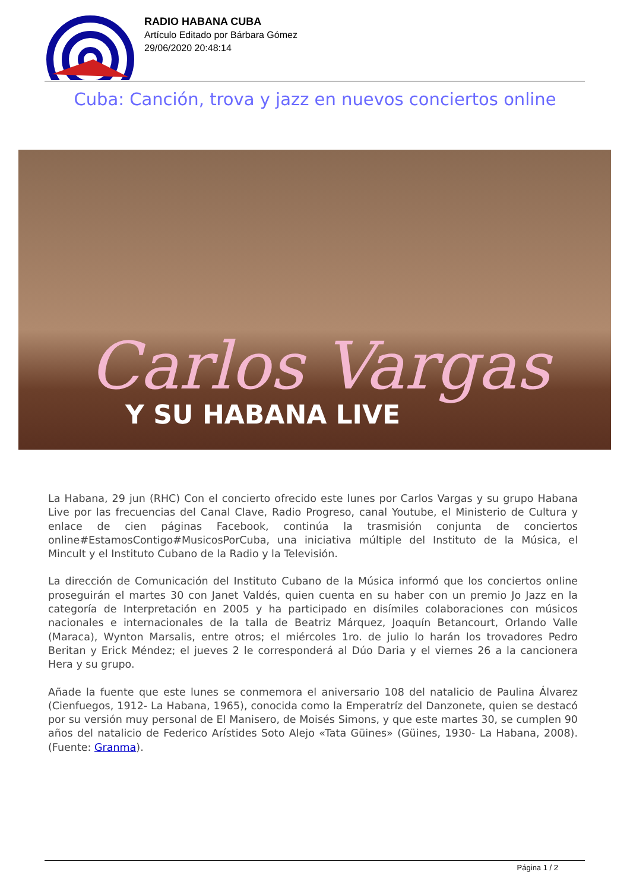RADIO HABANA CUBA
Artículo Editado por Bárbara Gómez
29/06/2020 20:48:14
Cuba: Canción, trova y jazz en nuevos conciertos online
Carlos Vargas
Y SU HABANA LIVE
La Habana, 29 jun (RHC) Con el concierto ofrecido este lunes por Carlos Vargas y su grupo Habana Live por las frecuencias del Canal Clave, Radio Progreso, canal Youtube, el Ministerio de Cultura y enlace de cien páginas Facebook, continúa la trasmisión conjunta de conciertos online#EstamosContigo#MusicosPorCuba, una iniciativa múltiple del Instituto de la Música, el Mincult y el Instituto Cubano de la Radio y la Televisión.
La dirección de Comunicación del Instituto Cubano de la Música informó que los conciertos online proseguirán el martes 30 con Janet Valdés, quien cuenta en su haber con un premio Jo Jazz en la categoría de Interpretación en 2005 y ha participado en disímiles colaboraciones con músicos nacionales e internacionales de la talla de Beatriz Márquez, Joaquín Betancourt, Orlando Valle (Maraca), Wynton Marsalis, entre otros; el miércoles 1ro. de julio lo harán los trovadores Pedro Beritan y Erick Méndez; el jueves 2 le corresponderá al Dúo Daria y el viernes 26 a la cancionera Hera y su grupo.
Añade la fuente que este lunes se conmemora el aniversario 108 del natalicio de Paulina Álvarez (Cienfuegos, 1912- La Habana, 1965), conocida como la Emperatríz del Danzonete, quien se destacó por su versión muy personal de El Manisero, de Moisés Simons, y que este martes 30, se cumplen 90 años del natalicio de Federico Arístides Soto Alejo «Tata Güines» (Güines, 1930- La Habana, 2008). (Fuente: Granma).
Página 1 / 2